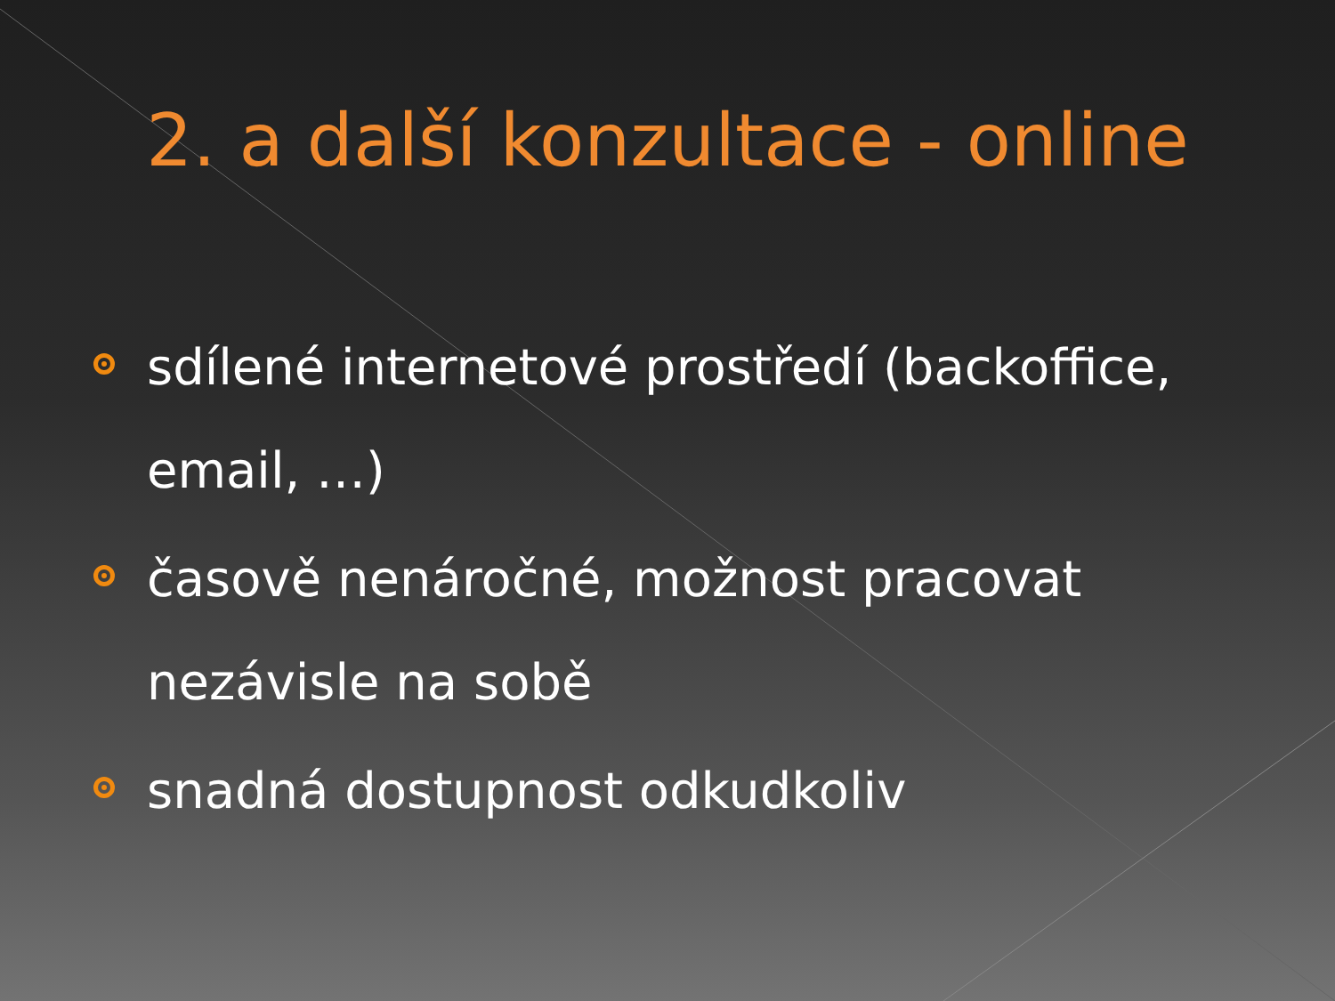2. a další konzultace - online
sdílené internetové prostředí (backoffice, email, …)
časově nenáročné, možnost pracovat nezávisle na sobě
snadná dostupnost odkudkoliv